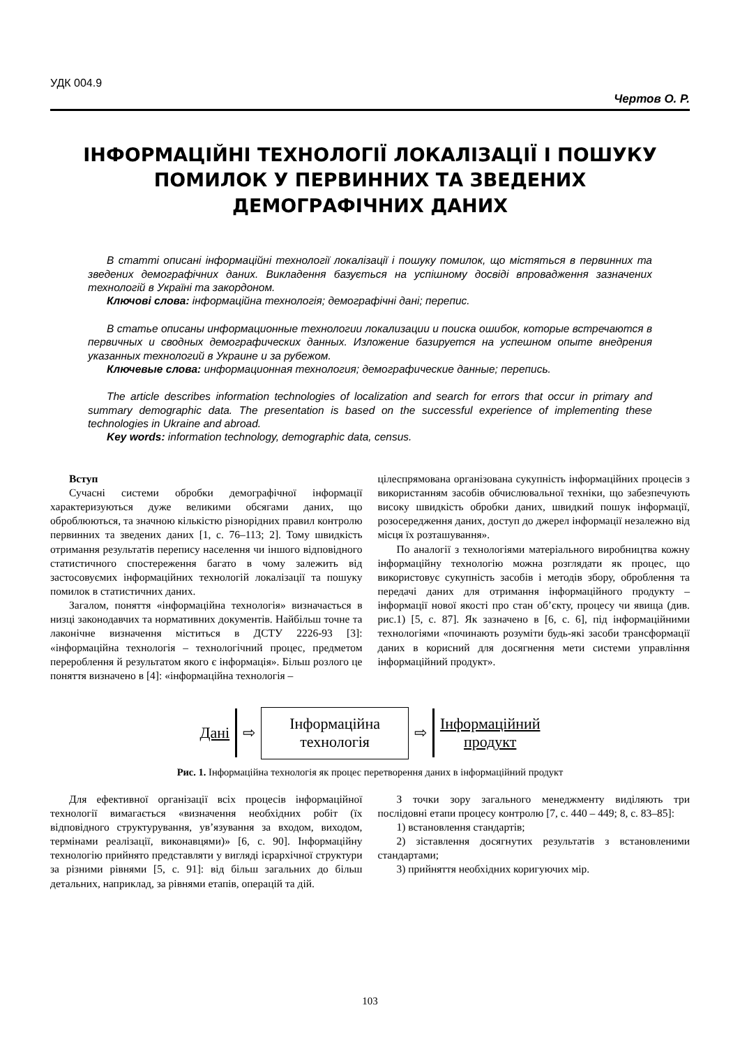УДК 004.9
Чертов О. Р.
ІНФОРМАЦІЙНІ ТЕХНОЛОГІЇ ЛОКАЛІЗАЦІЇ І ПОШУКУ ПОМИЛОК У ПЕРВИННИХ ТА ЗВЕДЕНИХ ДЕМОГРАФІЧНИХ ДАНИХ
В статті описані інформаційні технології локалізації і пошуку помилок, що містяться в первинних та зведених демографічних даних. Викладення базується на успішному досвіді впровадження зазначених технологій в Україні та закордоном.
Ключові слова: інформаційна технологія; демографічні дані; перепис.
В статье описаны информационные технологии локализации и поиска ошибок, которые встречаются в первичных и сводных демографических данных. Изложение базируется на успешном опыте внедрения указанных технологий в Украине и за рубежом.
Ключевые слова: информационная технология; демографические данные; перепись.
The article describes information technologies of localization and search for errors that occur in primary and summary demographic data. The presentation is based on the successful experience of implementing these technologies in Ukraine and abroad.
Key words: information technology, demographic data, census.
Вступ
Сучасні системи обробки демографічної інформації характеризуються дуже великими обсягами даних, що оброблюються, та значною кількістю різнорідних правил контролю первинних та зведених даних [1, с. 76–113; 2]. Тому швидкість отримання результатів перепису населення чи іншого відповідного статистичного спостереження багато в чому залежить від застосовуємих інформаційних технологій локалізації та пошуку помилок в статистичних даних.
Загалом, поняття «інформаційна технологія» визначається в низці законодавчих та нормативних документів. Найбільш точне та лаконічне визначення міститься в ДСТУ 2226-93 [3]: «інформаційна технологія – технологічний процес, предметом перероблення й результатом якого є інформація». Більш розлого це поняття визначено в [4]: «інформаційна технологія –
цілеспрямована організована сукупність інформаційних процесів з використанням засобів обчислювальної техніки, що забезпечують високу швидкість обробки даних, швидкий пошук інформації, розосередження даних, доступ до джерел інформації незалежно від місця їх розташування».
По аналогії з технологіями матеріального виробництва кожну інформаційну технологію можна розглядати як процес, що використовує сукупність засобів і методів збору, оброблення та передачі даних для отримання інформаційного продукту – інформації нової якості про стан об’єкту, процесу чи явища (див. рис.1) [5, с. 87]. Як зазначено в [6, с. 6], під інформаційними технологіями «починають розуміти будь-які засоби трансформації даних в корисний для досягнення мети системи управління інформаційний продукт».
Дані ⇨
Інформаційна
технологія
⇨ Інформаційний
продукт
Рис. 1. Інформаційна технологія як процес перетворення даних в інформаційний продукт
Для ефективної організації всіх процесів інформаційної технології вимагається «визначення необхідних робіт (їх відповідного структурування, ув’язування за входом, виходом, термінами реалізації, виконавцями)» [6, с. 90]. Інформаційну технологію прийнято представляти у вигляді ієрархічної структури за різними рівнями [5, с. 91]: від більш загальних до більш детальних, наприклад, за рівнями етапів, операцій та дій.
З точки зору загального менеджменту виділяють три послідовні етапи процесу контролю [7, с. 440 – 449; 8, с. 83–85]:
1) встановлення стандартів;
2) зіставлення досягнутих результатів з встановленими стандартами;
3) прийняття необхідних коригуючих мір.
103